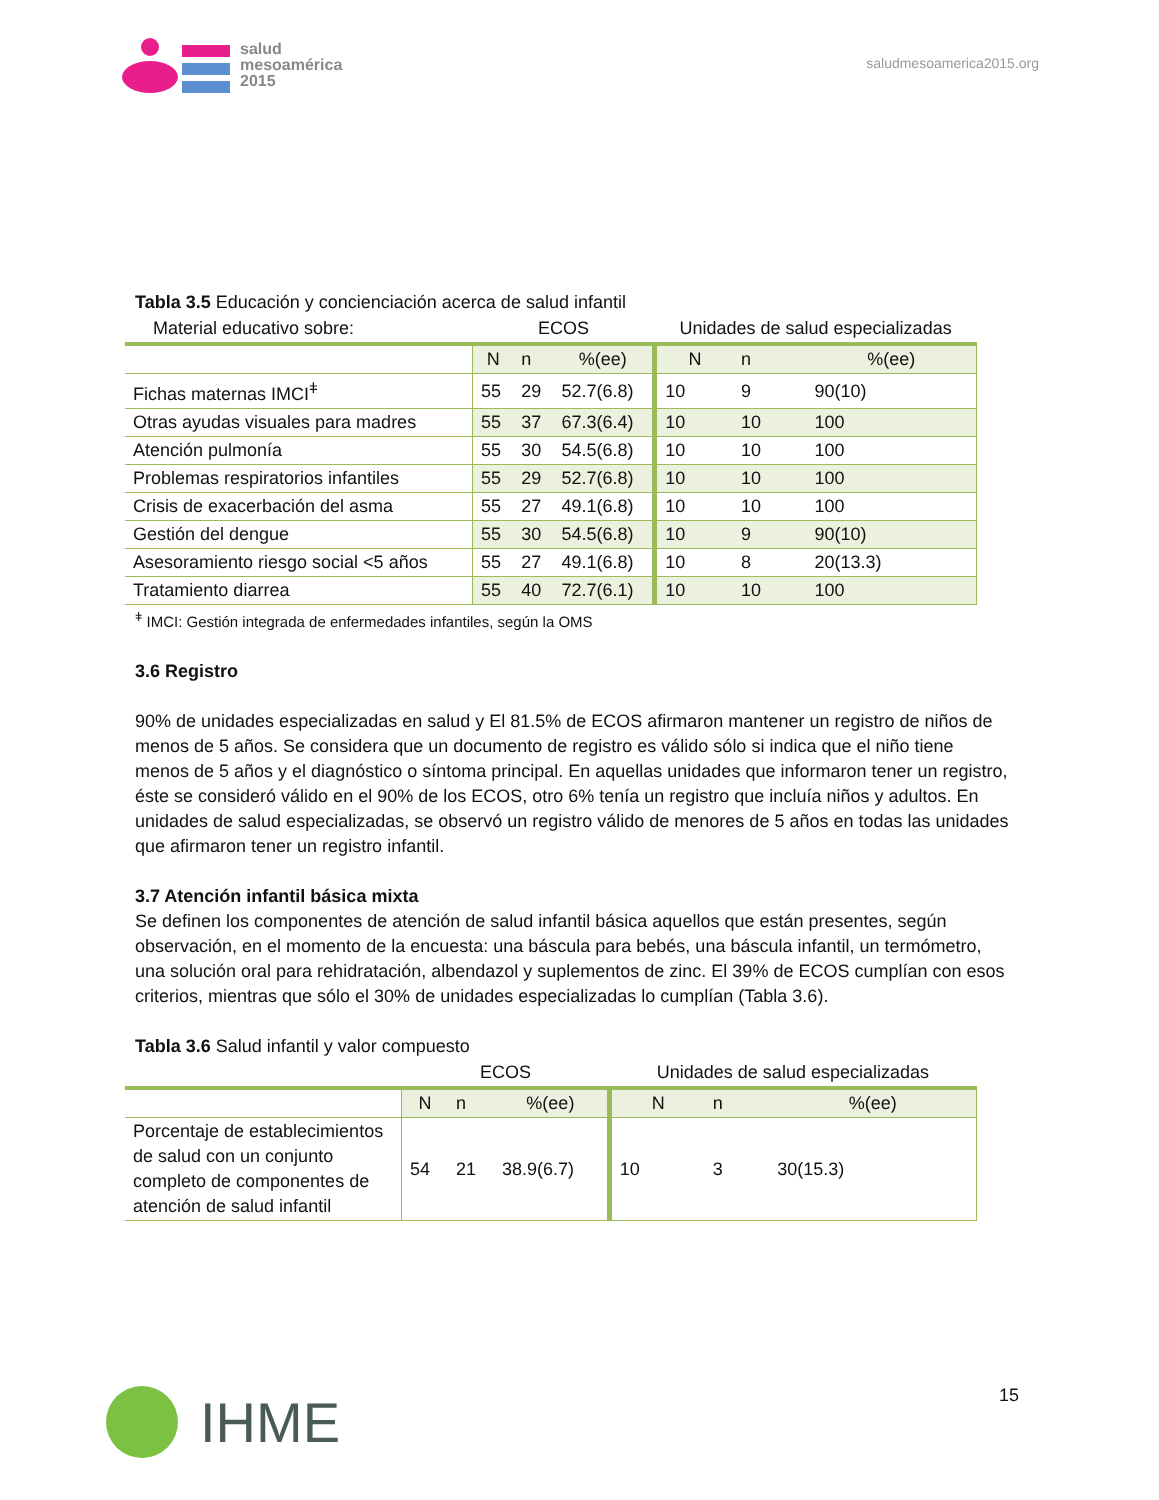salud
mesoamérica
2015
saludmesoamerica2015.org
Tabla 3.5 Educación y concienciación acerca de salud infantil
| Material educativo sobre: | ECOS | | | Unidades de salud especializadas | | |
| | N | n | %(ee) | N | n | %(ee) |
| Fichas maternas IMCI<sup>ǂ</sup> | 55 | 29 | 52.7(6.8) | 10 | 9 | 90(10) |
| Otras ayudas visuales para madres | 55 | 37 | 67.3(6.4) | 10 | 10 | 100 |
| Atención pulmonía | 55 | 30 | 54.5(6.8) | 10 | 10 | 100 |
| Problemas respiratorios infantiles | 55 | 29 | 52.7(6.8) | 10 | 10 | 100 |
| Crisis de exacerbación del asma | 55 | 27 | 49.1(6.8) | 10 | 10 | 100 |
| Gestión del dengue | 55 | 30 | 54.5(6.8) | 10 | 9 | 90(10) |
| Asesoramiento riesgo social <5 años | 55 | 27 | 49.1(6.8) | 10 | 8 | 20(13.3) |
| Tratamiento diarrea | 55 | 40 | 72.7(6.1) | 10 | 10 | 100 |
<sup>ǂ</sup> IMCI: Gestión integrada de enfermedades infantiles, según la OMS
3.6 Registro
90% de unidades especializadas en salud y El 81.5% de ECOS afirmaron mantener un registro de niños de menos de 5 años. Se considera que un documento de registro es válido sólo si indica que el niño tiene menos de 5 años y el diagnóstico o síntoma principal. En aquellas unidades que informaron tener un registro, éste se consideró válido en el 90% de los ECOS, otro 6% tenía un registro que incluía niños y adultos. En unidades de salud especializadas, se observó un registro válido de menores de 5 años en todas las unidades que afirmaron tener un registro infantil.
3.7 Atención infantil básica mixta
Se definen los componentes de atención de salud infantil básica aquellos que están presentes, según observación, en el momento de la encuesta: una báscula para bebés, una báscula infantil, un termómetro, una solución oral para rehidratación, albendazol y suplementos de zinc. El 39% de ECOS cumplían con esos criterios, mientras que sólo el 30% de unidades especializadas lo cumplían (Tabla 3.6).
Tabla 3.6 Salud infantil y valor compuesto
| | ECOS | | | Unidades de salud especializadas | | |
| | N | n | %(ee) | N | n | %(ee) |
| Porcentaje de establecimientos de salud con un conjunto completo de componentes de atención de salud infantil | 54 | 21 | 38.9(6.7) | 10 | 3 | 30(15.3) |
IHME
15